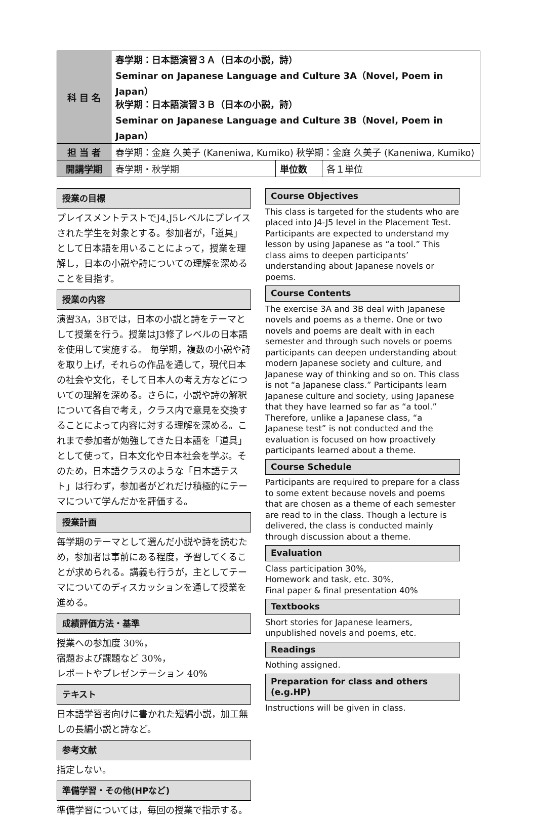| 科 目 名 | 春学期：日本語演習３Ａ（日本の小説，詩） Seminar on Japanese Language and Culture 3A（Novel, Poem in Japan） 秋学期：日本語演習３Ｂ（日本の小説，詩） Seminar on Japanese Language and Culture 3B（Novel, Poem in Japan） | | |
| 担 当 者 | 春学期：金庭 久美子 (Kaneniwa, Kumiko) 秋学期：金庭 久美子 (Kaneniwa, Kumiko) | | |
| 開講学期 | 春学期・秋学期 | 単位数 | 各１単位 |
授業の目標
プレイスメントテストでJ4,J5レベルにプレイスされた学生を対象とする。参加者が，「道具」として日本語を用いることによって，授業を理解し，日本の小説や詩についての理解を深めることを目指す。
授業の内容
演習3A，3Bでは，日本の小説と詩をテーマとして授業を行う。授業はJ3修了レベルの日本語を使用して実施する。 毎学期，複数の小説や詩を取り上げ，それらの作品を通して，現代日本の社会や文化，そして日本人の考え方などについての理解を深める。さらに，小説や詩の解釈について各自で考え，クラス内で意見を交換することによって内容に対する理解を深める。これまで参加者が勉強してきた日本語を「道具」として使って，日本文化や日本社会を学ぶ。そのため，日本語クラスのような「日本語テスト」は行わず，参加者がどれだけ積極的にテーマについて学んだかを評価する。
授業計画
毎学期のテーマとして選んだ小説や詩を読むため，参加者は事前にある程度，予習してくることが求められる。講義も行うが，主としてテーマについてのディスカッションを通して授業を進める。
成績評価方法・基準
授業への参加度 30%，
宿題および課題など 30%，
レポートやプレゼンテーション 40%
テキスト
日本語学習者向けに書かれた短編小説，加工無しの長編小説と詩など。
参考文献
指定しない。
準備学習・その他(HPなど)
準備学習については，毎回の授業で指示する。
Course Objectives
This class is targeted for the students who are placed into J4-J5 level in the Placement Test. Participants are expected to understand my lesson by using Japanese as “a tool.” This class aims to deepen participants’ understanding about Japanese novels or poems.
Course Contents
The exercise 3A and 3B deal with Japanese novels and poems as a theme. One or two novels and poems are dealt with in each semester and through such novels or poems participants can deepen understanding about modern Japanese society and culture, and Japanese way of thinking and so on. This class is not “a Japanese class.” Participants learn Japanese culture and society, using Japanese that they have learned so far as “a tool.” Therefore, unlike a Japanese class, “a Japanese test” is not conducted and the evaluation is focused on how proactively participants learned about a theme.
Course Schedule
Participants are required to prepare for a class to some extent because novels and poems that are chosen as a theme of each semester are read to in the class. Though a lecture is delivered, the class is conducted mainly through discussion about a theme.
Evaluation
Class participation 30%,
Homework and task, etc. 30%,
Final paper & final presentation 40%
Textbooks
Short stories for Japanese learners, unpublished novels and poems, etc.
Readings
Nothing assigned.
Preparation for class and others (e.g.HP)
Instructions will be given in class.